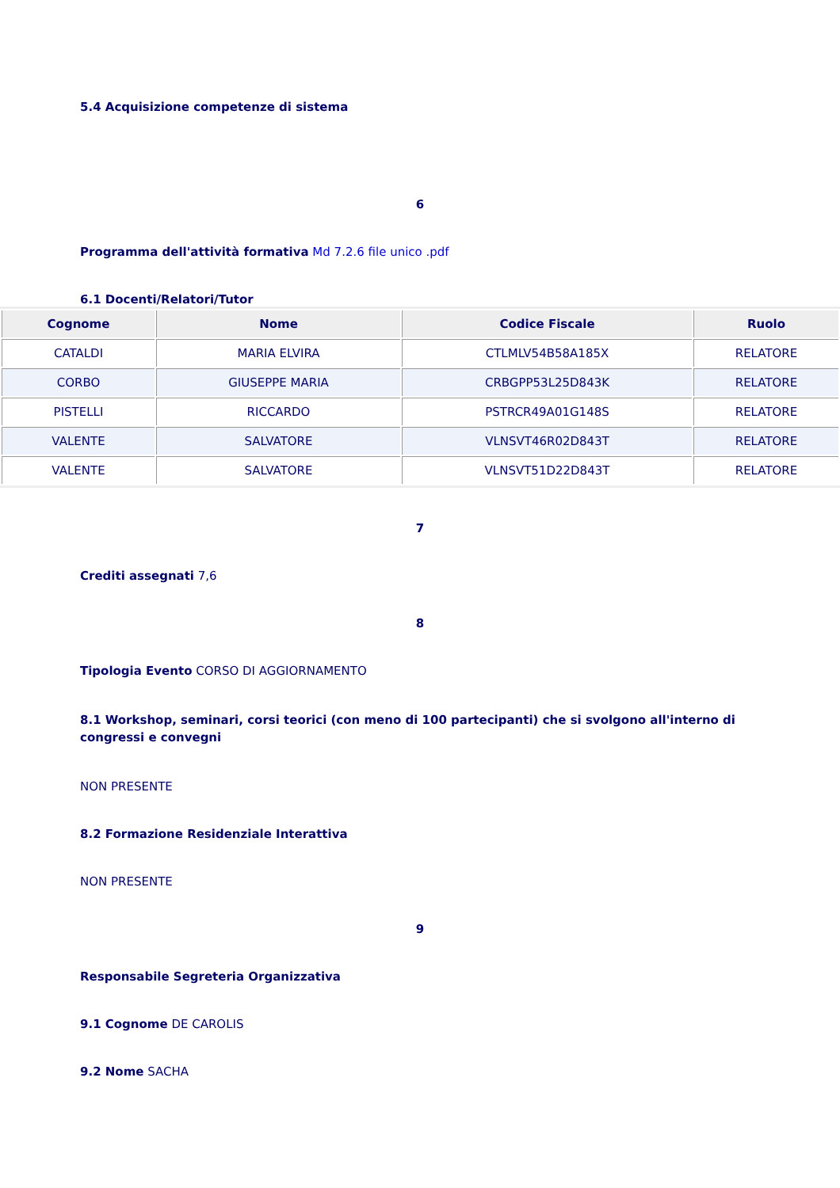5.4 Acquisizione competenze di sistema
6
Programma dell'attività formativa Md 7.2.6 file unico .pdf
6.1 Docenti/Relatori/Tutor
| Cognome | Nome | Codice Fiscale | Ruolo |
| --- | --- | --- | --- |
| CATALDI | MARIA ELVIRA | CTLMLV54B58A185X | RELATORE |
| CORBO | GIUSEPPE MARIA | CRBGPP53L25D843K | RELATORE |
| PISTELLI | RICCARDO | PSTRCR49A01G148S | RELATORE |
| VALENTE | SALVATORE | VLNSVT46R02D843T | RELATORE |
| VALENTE | SALVATORE | VLNSVT51D22D843T | RELATORE |
7
Crediti assegnati 7,6
8
Tipologia Evento CORSO DI AGGIORNAMENTO
8.1 Workshop, seminari, corsi teorici (con meno di 100 partecipanti) che si svolgono all'interno di congressi e convegni
NON PRESENTE
8.2 Formazione Residenziale Interattiva
NON PRESENTE
9
Responsabile Segreteria Organizzativa
9.1 Cognome DE CAROLIS
9.2 Nome SACHA